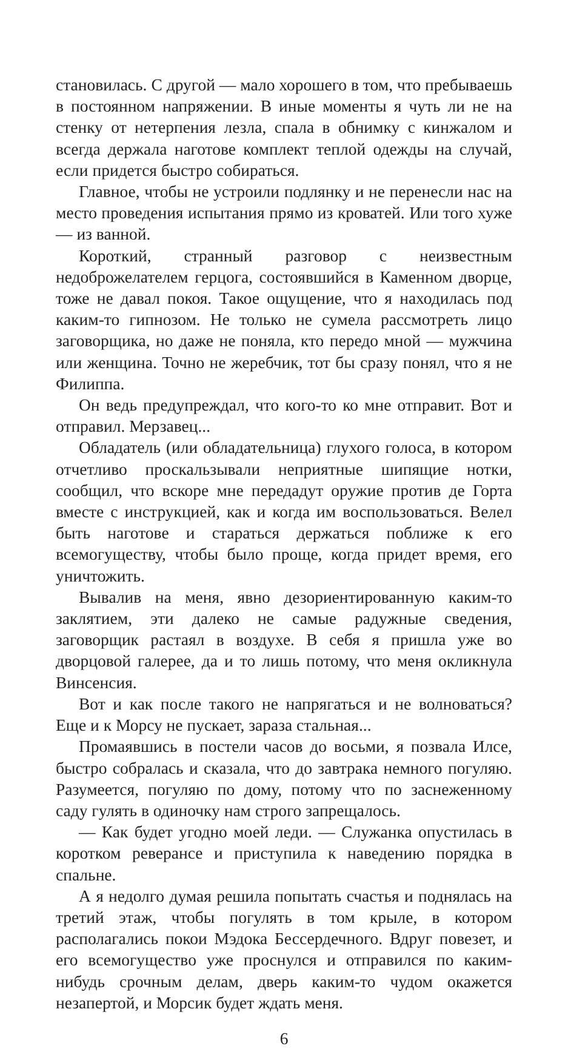становилась. С другой — мало хорошего в том, что пребываешь в постоянном напряжении. В иные моменты я чуть ли не на стенку от нетерпения лезла, спала в обнимку с кинжалом и всегда держала наготове комплект теплой одежды на случай, если придется быстро собираться.
Главное, чтобы не устроили подлянку и не перенесли нас на место проведения испытания прямо из кроватей. Или того хуже — из ванной.
Короткий, странный разговор с неизвестным недоброжелателем герцога, состоявшийся в Каменном дворце, тоже не давал покоя. Такое ощущение, что я находилась под каким-то гипнозом. Не только не сумела рассмотреть лицо заговорщика, но даже не поняла, кто передо мной — мужчина или женщина. Точно не жеребчик, тот бы сразу понял, что я не Филиппа.
Он ведь предупреждал, что кого-то ко мне отправит. Вот и отправил. Мерзавец...
Обладатель (или обладательница) глухого голоса, в котором отчетливо проскальзывали неприятные шипящие нотки, сообщил, что вскоре мне передадут оружие против де Горта вместе с инструкцией, как и когда им воспользоваться. Велел быть наготове и стараться держаться поближе к его всемогуществу, чтобы было проще, когда придет время, его уничтожить.
Вывалив на меня, явно дезориентированную каким-то заклятием, эти далеко не самые радужные сведения, заговорщик растаял в воздухе. В себя я пришла уже во дворцовой галерее, да и то лишь потому, что меня окликнула Винсенсия.
Вот и как после такого не напрягаться и не волноваться? Еще и к Морсу не пускает, зараза стальная...
Промаявшись в постели часов до восьми, я позвала Илсе, быстро собралась и сказала, что до завтрака немного погуляю. Разумеется, погуляю по дому, потому что по заснеженному саду гулять в одиночку нам строго запрещалось.
— Как будет угодно моей леди. — Служанка опустилась в коротком реверансе и приступила к наведению порядка в спальне.
А я недолго думая решила попытать счастья и поднялась на третий этаж, чтобы погулять в том крыле, в котором располагались покои Мэдока Бессердечного. Вдруг повезет, и его всемогущество уже проснулся и отправился по каким-нибудь срочным делам, дверь каким-то чудом окажется незапертой, и Морсик будет ждать меня.
6